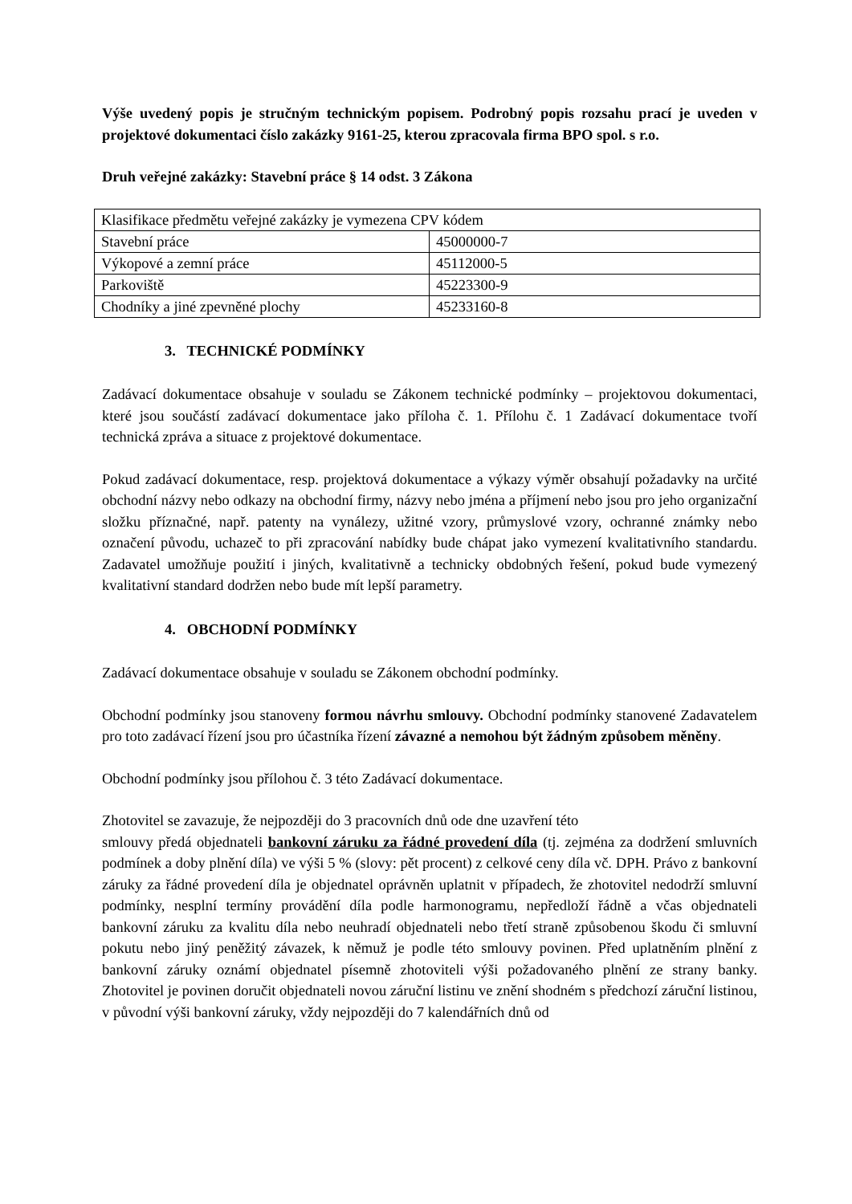Výše uvedený popis je stručným technickým popisem. Podrobný popis rozsahu prací je uveden v projektové dokumentaci číslo zakázky 9161-25, kterou zpracovala firma BPO spol. s r.o.
Druh veřejné zakázky: Stavební práce § 14 odst. 3 Zákona
| Klasifikace předmětu veřejné zakázky je vymezena CPV kódem | |
| Stavební práce | 45000000-7 |
| Výkopové a zemní práce | 45112000-5 |
| Parkoviště | 45223300-9 |
| Chodníky a jiné zpevněné plochy | 45233160-8 |
3. TECHNICKÉ PODMÍNKY
Zadávací dokumentace obsahuje v souladu se Zákonem technické podmínky – projektovou dokumentaci, které jsou součástí zadávací dokumentace jako příloha č. 1. Přílohu č. 1 Zadávací dokumentace tvoří technická zpráva a situace z projektové dokumentace.
Pokud zadávací dokumentace, resp. projektová dokumentace a výkazy výměr obsahují požadavky na určité obchodní názvy nebo odkazy na obchodní firmy, názvy nebo jména a příjmení nebo jsou pro jeho organizační složku příznačné, např. patenty na vynálezy, užitné vzory, průmyslové vzory, ochranné známky nebo označení původu, uchazeč to při zpracování nabídky bude chápat jako vymezení kvalitativního standardu. Zadavatel umožňuje použití i jiných, kvalitativně a technicky obdobných řešení, pokud bude vymezený kvalitativní standard dodržen nebo bude mít lepší parametry.
4. OBCHODNÍ PODMÍNKY
Zadávací dokumentace obsahuje v souladu se Zákonem obchodní podmínky.
Obchodní podmínky jsou stanoveny formou návrhu smlouvy. Obchodní podmínky stanovené Zadavatelem pro toto zadávací řízení jsou pro účastníka řízení závazné a nemohou být žádným způsobem měněny.
Obchodní podmínky jsou přílohou č. 3 této Zadávací dokumentace.
Zhotovitel se zavazuje, že nejpozději do 3 pracovních dnů ode dne uzavření této
smlouvy předá objednateli bankovní záruku za řádné provedení díla (tj. zejména za dodržení smluvních podmínek a doby plnění díla) ve výši 5 % (slovy: pět procent) z celkové ceny díla vč. DPH. Právo z bankovní záruky za řádné provedení díla je objednatel oprávněn uplatnit v případech, že zhotovitel nedodrží smluvní podmínky, nesplní termíny provádění díla podle harmonogramu, nepředloží řádně a včas objednateli bankovní záruku za kvalitu díla nebo neuhradí objednateli nebo třetí straně způsobenou škodu či smluvní pokutu nebo jiný peněžitý závazek, k němuž je podle této smlouvy povinen. Před uplatněním plnění z bankovní záruky oznámí objednatel písemně zhotoviteli výši požadovaného plnění ze strany banky. Zhotovitel je povinen doručit objednateli novou záruční listinu ve znění shodném s předchozí záruční listinou, v původní výši bankovní záruky, vždy nejpozději do 7 kalendářních dnů od